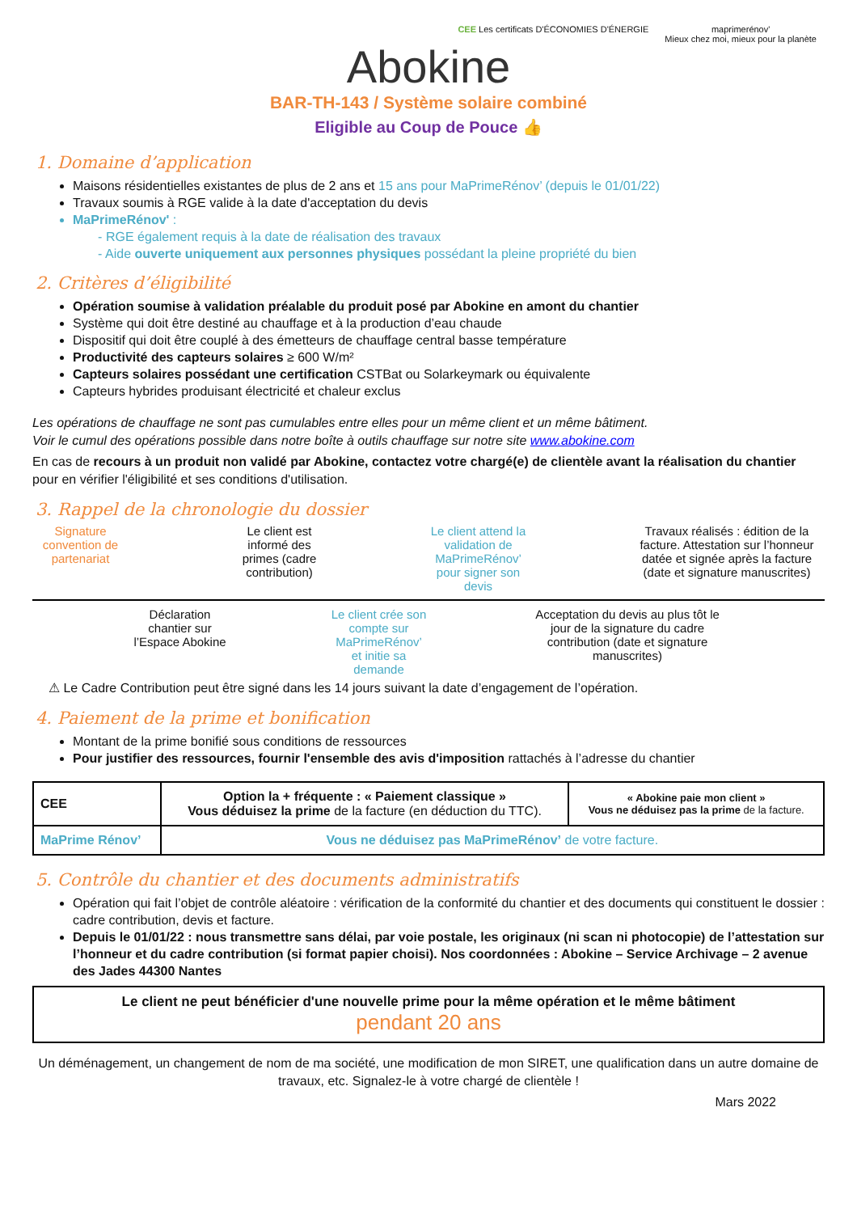CEE Les certificats D'ÉCONOMIES D'ÉNERGIE
maprimerénov'
Mieux chez moi, mieux pour la planète
Abokine
BAR-TH-143 / Système solaire combiné
Eligible au Coup de Pouce 👍
1. Domaine d’application
Maisons résidentielles existantes de plus de 2 ans et 15 ans pour MaPrimeRénov’ (depuis le 01/01/22)
Travaux soumis à RGE valide à la date d'acceptation du devis
MaPrimeRénov' :
- RGE également requis à la date de réalisation des travaux
- Aide ouverte uniquement aux personnes physiques possédant la pleine propriété du bien
2. Critères d’éligibilité
Opération soumise à validation préalable du produit posé par Abokine en amont du chantier
Système qui doit être destiné au chauffage et à la production d’eau chaude
Dispositif qui doit être couplé à des émetteurs de chauffage central basse température
Productivité des capteurs solaires ≥ 600 W/m²
Capteurs solaires possédant une certification CSTBat ou Solarkeymark ou équivalente
Capteurs hybrides produisant électricité et chaleur exclus
Les opérations de chauffage ne sont pas cumulables entre elles pour un même client et un même bâtiment.
Voir le cumul des opérations possible dans notre boîte à outils chauffage sur notre site www.abokine.com
En cas de recours à un produit non validé par Abokine, contactez votre chargé(e) de clientèle avant la réalisation du chantier pour en vérifier l'éligibilité et ses conditions d'utilisation.
3. Rappel de la chronologie du dossier
Signature convention de partenariat
Le client est informé des primes (cadre contribution)
Le client attend la validation de MaPrimeRénov’ pour signer son devis
Travaux réalisés : édition de la facture. Attestation sur l’honneur datée et signée après la facture (date et signature manuscrites)
Déclaration chantier sur l’Espace Abokine
Le client crée son compte sur MaPrimeRénov’ et initie sa demande
Acceptation du devis au plus tôt le jour de la signature du cadre contribution (date et signature manuscrites)
⚠ Le Cadre Contribution peut être signé dans les 14 jours suivant la date d’engagement de l’opération.
4. Paiement de la prime et bonification
Montant de la prime bonifié sous conditions de ressources
Pour justifier des ressources, fournir l'ensemble des avis d'imposition rattachés à l’adresse du chantier
| CEE | Option la + fréquente : « Paiement classique » Vous déduisez la prime de la facture (en déduction du TTC). | « Abokine paie mon client » Vous ne déduisez pas la prime de la facture. |
| MaPrime Rénov’ | Vous ne déduisez pas MaPrimeRénov’ de votre facture. | |
5. Contrôle du chantier et des documents administratifs
Opération qui fait l’objet de contrôle aléatoire : vérification de la conformité du chantier et des documents qui constituent le dossier : cadre contribution, devis et facture.
Depuis le 01/01/22 : nous transmettre sans délai, par voie postale, les originaux (ni scan ni photocopie) de l’attestation sur l’honneur et du cadre contribution (si format papier choisi). Nos coordonnées : Abokine – Service Archivage – 2 avenue des Jades 44300 Nantes
Le client ne peut bénéficier d'une nouvelle prime pour la même opération et le même bâtiment
pendant 20 ans
Un déménagement, un changement de nom de ma société, une modification de mon SIRET, une qualification dans un autre domaine de travaux, etc. Signalez-le à votre chargé de clientèle !
Mars 2022